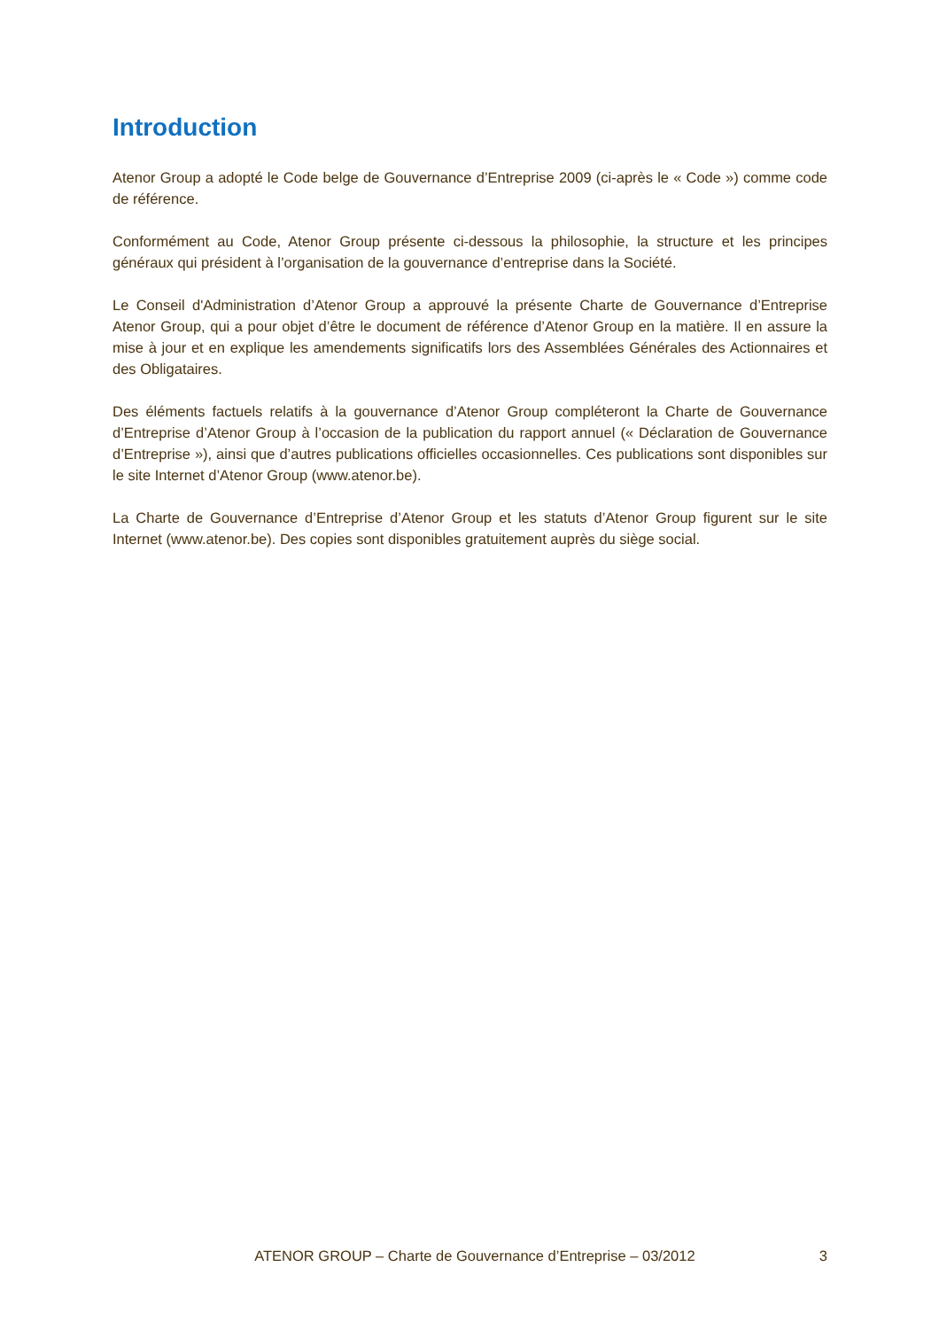Introduction
Atenor Group a adopté le Code belge de Gouvernance d’Entreprise 2009 (ci-après le « Code ») comme code de référence.
Conformément au Code, Atenor Group présente ci-dessous la philosophie, la structure et les principes généraux qui président à l’organisation de la gouvernance d’entreprise dans la Société.
Le Conseil d'Administration d’Atenor Group a approuvé la présente Charte de Gouvernance d’Entreprise Atenor Group, qui a pour objet d’être le document de référence d’Atenor Group en la matière. Il en assure la mise à jour et en explique les amendements significatifs lors des Assemblées Générales des Actionnaires et des Obligataires.
Des éléments factuels relatifs à la gouvernance d’Atenor Group compléteront la Charte de Gouvernance d’Entreprise d’Atenor Group à l’occasion de la publication du rapport annuel (« Déclaration de Gouvernance d’Entreprise »), ainsi que d’autres publications officielles occasionnelles. Ces publications sont disponibles sur le site Internet d’Atenor Group (www.atenor.be).
La Charte de Gouvernance d’Entreprise d’Atenor Group et les statuts d’Atenor Group figurent sur le site Internet (www.atenor.be). Des copies sont disponibles gratuitement auprès du siège social.
ATENOR GROUP – Charte de Gouvernance d’Entreprise – 03/2012 3